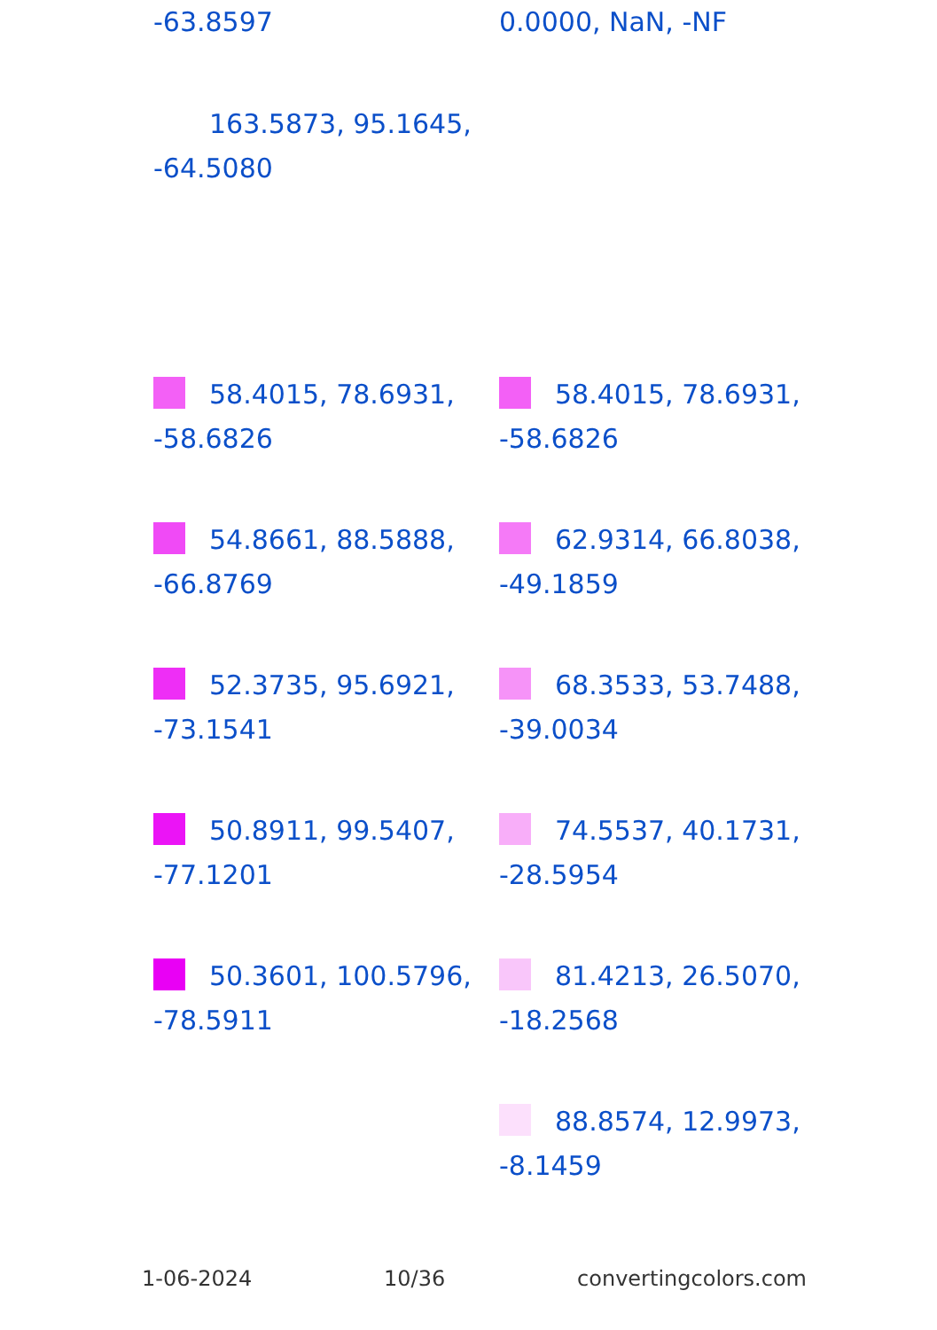-63.8597 0.0000, NaN, -NF
163.5873, 95.1645,
-64.5080
58.4015, 78.6931,
-58.6826
58.4015, 78.6931,
-58.6826
54.8661, 88.5888,
-66.8769
62.9314, 66.8038,
-49.1859
52.3735, 95.6921,
-73.1541
68.3533, 53.7488,
-39.0034
50.8911, 99.5407,
-77.1201
74.5537, 40.1731,
-28.5954
50.3601, 100.5796,
-78.5911
81.4213, 26.5070,
-18.2568
88.8574, 12.9973,
-8.1459
1-06-2024 10/36 convertingcolors.com